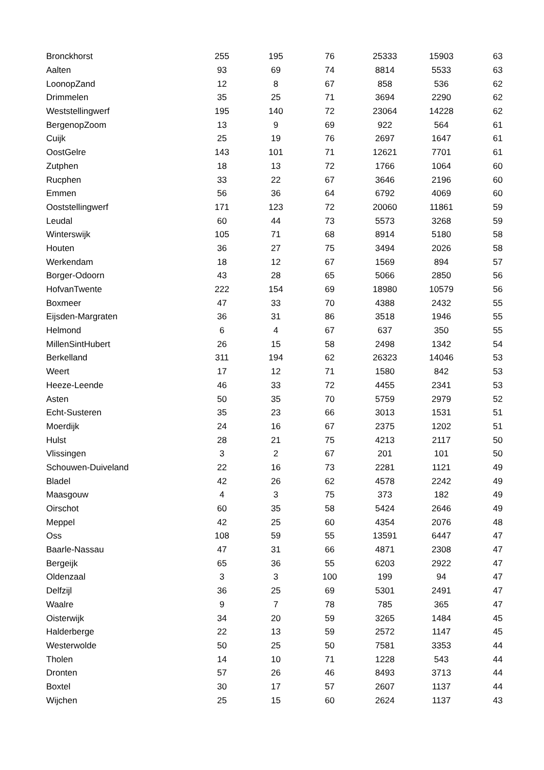| Bronckhorst | 255 | 195 | 76 | 25333 | 15903 | 63 |
| Aalten | 93 | 69 | 74 | 8814 | 5533 | 63 |
| LoonopZand | 12 | 8 | 67 | 858 | 536 | 62 |
| Drimmelen | 35 | 25 | 71 | 3694 | 2290 | 62 |
| Weststellingwerf | 195 | 140 | 72 | 23064 | 14228 | 62 |
| BergenopZoom | 13 | 9 | 69 | 922 | 564 | 61 |
| Cuijk | 25 | 19 | 76 | 2697 | 1647 | 61 |
| OostGelre | 143 | 101 | 71 | 12621 | 7701 | 61 |
| Zutphen | 18 | 13 | 72 | 1766 | 1064 | 60 |
| Rucphen | 33 | 22 | 67 | 3646 | 2196 | 60 |
| Emmen | 56 | 36 | 64 | 6792 | 4069 | 60 |
| Ooststellingwerf | 171 | 123 | 72 | 20060 | 11861 | 59 |
| Leudal | 60 | 44 | 73 | 5573 | 3268 | 59 |
| Winterswijk | 105 | 71 | 68 | 8914 | 5180 | 58 |
| Houten | 36 | 27 | 75 | 3494 | 2026 | 58 |
| Werkendam | 18 | 12 | 67 | 1569 | 894 | 57 |
| Borger-Odoorn | 43 | 28 | 65 | 5066 | 2850 | 56 |
| HofvanTwente | 222 | 154 | 69 | 18980 | 10579 | 56 |
| Boxmeer | 47 | 33 | 70 | 4388 | 2432 | 55 |
| Eijsden-Margraten | 36 | 31 | 86 | 3518 | 1946 | 55 |
| Helmond | 6 | 4 | 67 | 637 | 350 | 55 |
| MillenSintHubert | 26 | 15 | 58 | 2498 | 1342 | 54 |
| Berkelland | 311 | 194 | 62 | 26323 | 14046 | 53 |
| Weert | 17 | 12 | 71 | 1580 | 842 | 53 |
| Heeze-Leende | 46 | 33 | 72 | 4455 | 2341 | 53 |
| Asten | 50 | 35 | 70 | 5759 | 2979 | 52 |
| Echt-Susteren | 35 | 23 | 66 | 3013 | 1531 | 51 |
| Moerdijk | 24 | 16 | 67 | 2375 | 1202 | 51 |
| Hulst | 28 | 21 | 75 | 4213 | 2117 | 50 |
| Vlissingen | 3 | 2 | 67 | 201 | 101 | 50 |
| Schouwen-Duiveland | 22 | 16 | 73 | 2281 | 1121 | 49 |
| Bladel | 42 | 26 | 62 | 4578 | 2242 | 49 |
| Maasgouw | 4 | 3 | 75 | 373 | 182 | 49 |
| Oirschot | 60 | 35 | 58 | 5424 | 2646 | 49 |
| Meppel | 42 | 25 | 60 | 4354 | 2076 | 48 |
| Oss | 108 | 59 | 55 | 13591 | 6447 | 47 |
| Baarle-Nassau | 47 | 31 | 66 | 4871 | 2308 | 47 |
| Bergeijk | 65 | 36 | 55 | 6203 | 2922 | 47 |
| Oldenzaal | 3 | 3 | 100 | 199 | 94 | 47 |
| Delfzijl | 36 | 25 | 69 | 5301 | 2491 | 47 |
| Waalre | 9 | 7 | 78 | 785 | 365 | 47 |
| Oisterwijk | 34 | 20 | 59 | 3265 | 1484 | 45 |
| Halderberge | 22 | 13 | 59 | 2572 | 1147 | 45 |
| Westerwolde | 50 | 25 | 50 | 7581 | 3353 | 44 |
| Tholen | 14 | 10 | 71 | 1228 | 543 | 44 |
| Dronten | 57 | 26 | 46 | 8493 | 3713 | 44 |
| Boxtel | 30 | 17 | 57 | 2607 | 1137 | 44 |
| Wijchen | 25 | 15 | 60 | 2624 | 1137 | 43 |